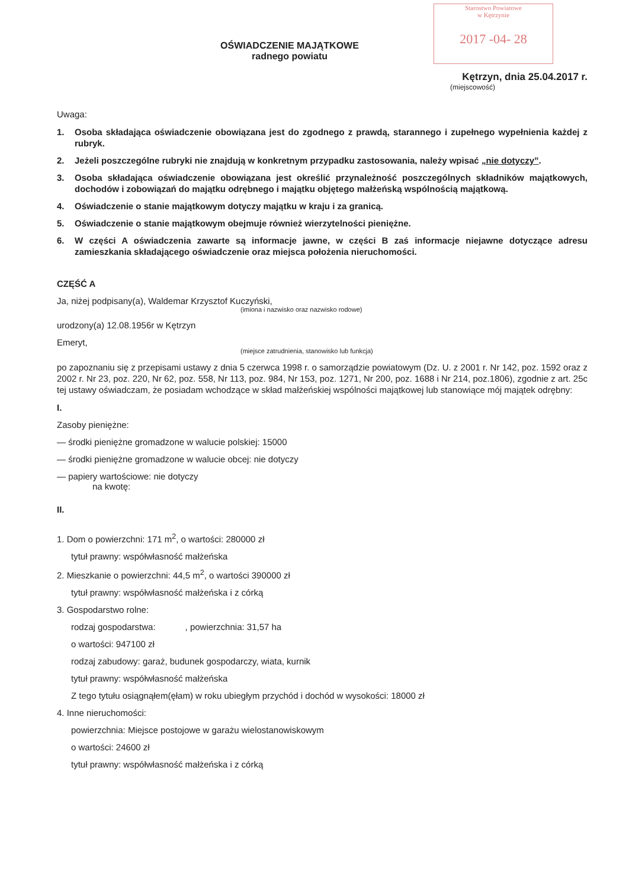Starostwo Powiatowe
w Kętrzynie
2017 -04- 28
OŚWIADCZENIE MAJĄTKOWE
radnego powiatu
Kętrzyn, dnia 25.04.2017 r.
(miejscowość)
Uwaga:
1. Osoba składająca oświadczenie obowiązana jest do zgodnego z prawdą, starannego i zupełnego wypełnienia każdej z rubryk.
2. Jeżeli poszczególne rubryki nie znajdują w konkretnym przypadku zastosowania, należy wpisać „nie dotyczy”.
3. Osoba składająca oświadczenie obowiązana jest określić przynależność poszczególnych składników majątkowych, dochodów i zobowiązań do majątku odrębnego i majątku objętego małżeńską wspólnością majątkową.
4. Oświadczenie o stanie majątkowym dotyczy majątku w kraju i za granicą.
5. Oświadczenie o stanie majątkowym obejmuje również wierzytelności pieniężne.
6. W części A oświadczenia zawarte są informacje jawne, w części B zaś informacje niejawne dotyczące adresu zamieszkania składającego oświadczenie oraz miejsca położenia nieruchomości.
CZĘŚĆ A
Ja, niżej podpisany(a), Waldemar Krzysztof Kuczyński,
(imiona i nazwisko oraz nazwisko rodowe)
urodzony(a) 12.08.1956r w Kętrzyn
Emeryt,
(miejsce zatrudnienia, stanowisko lub funkcja)
po zapoznaniu się z przepisami ustawy z dnia 5 czerwca 1998 r. o samorządzie powiatowym (Dz. U. z 2001 r. Nr 142, poz. 1592 oraz z 2002 r. Nr 23, poz. 220, Nr 62, poz. 558, Nr 113, poz. 984, Nr 153, poz. 1271, Nr 200, poz. 1688 i Nr 214, poz.1806), zgodnie z art. 25c tej ustawy oświadczam, że posiadam wchodzące w skład małżeńskiej wspólności majątkowej lub stanowiące mój majątek odrębny:
I.
Zasoby pieniężne:
— środki pieniężne gromadzone w walucie polskiej: 15000
— środki pieniężne gromadzone w walucie obcej: nie dotyczy
— papiery wartościowe: nie dotyczy
na kwotę:
II.
1. Dom o powierzchni: 171 m<sup>2</sup>, o wartości: 280000 zł
tytuł prawny: współwłasność małżeńska
2. Mieszkanie o powierzchni: 44,5 m<sup>2</sup>, o wartości 390000 zł
tytuł prawny: współwłasność małżeńska i z córką
3. Gospodarstwo rolne:
rodzaj gospodarstwa: , powierzchnia: 31,57 ha
o wartości: 947100 zł
rodzaj zabudowy: garaż, budunek gospodarczy, wiata, kurnik
tytuł prawny: współwłasność małżeńska
Z tego tytułu osiągnąłem(ęłam) w roku ubiegłym przychód i dochód w wysokości: 18000 zł
4. Inne nieruchomości:
powierzchnia: Miejsce postojowe w garażu wielostanowiskowym
o wartości: 24600 zł
tytuł prawny: współwłasność małżeńska i z córką